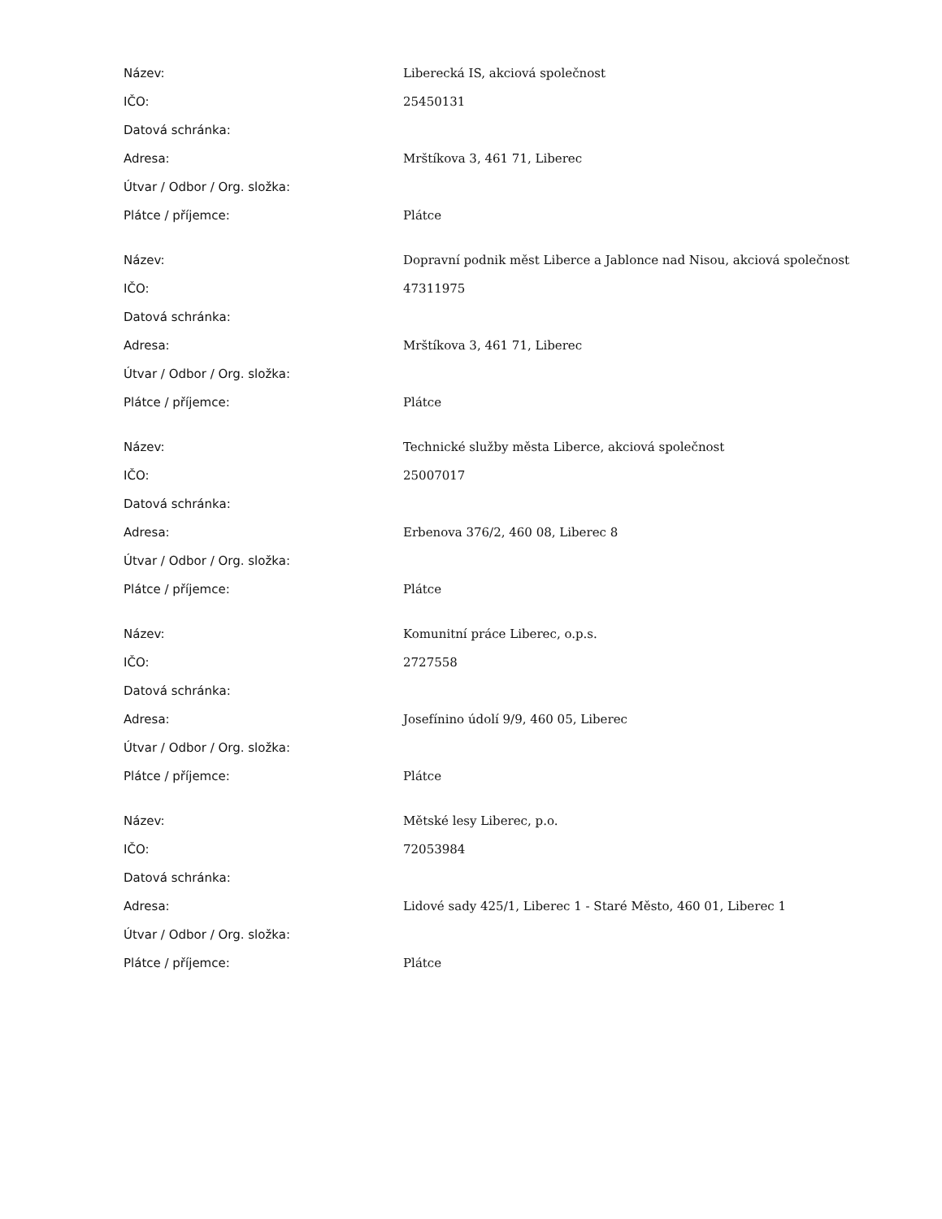| Název: | Liberecká IS, akciová společnost |
| IČO: | 25450131 |
| Datová schránka: | |
| Adresa: | Mrštíkova 3, 461 71, Liberec |
| Útvar / Odbor / Org. složka: | |
| Plátce / příjemce: | Plátce |
| Název: | Dopravní podnik měst Liberce a Jablonce nad Nisou, akciová společnost |
| IČO: | 47311975 |
| Datová schránka: | |
| Adresa: | Mrštíkova 3, 461 71, Liberec |
| Útvar / Odbor / Org. složka: | |
| Plátce / příjemce: | Plátce |
| Název: | Technické služby města Liberce, akciová společnost |
| IČO: | 25007017 |
| Datová schránka: | |
| Adresa: | Erbenova 376/2, 460 08, Liberec 8 |
| Útvar / Odbor / Org. složka: | |
| Plátce / příjemce: | Plátce |
| Název: | Komunitní práce Liberec, o.p.s. |
| IČO: | 2727558 |
| Datová schránka: | |
| Adresa: | Josefínino údolí 9/9, 460 05, Liberec |
| Útvar / Odbor / Org. složka: | |
| Plátce / příjemce: | Plátce |
| Název: | Mětské lesy Liberec, p.o. |
| IČO: | 72053984 |
| Datová schránka: | |
| Adresa: | Lidové sady 425/1, Liberec 1 - Staré Město, 460 01, Liberec 1 |
| Útvar / Odbor / Org. složka: | |
| Plátce / příjemce: | Plátce |